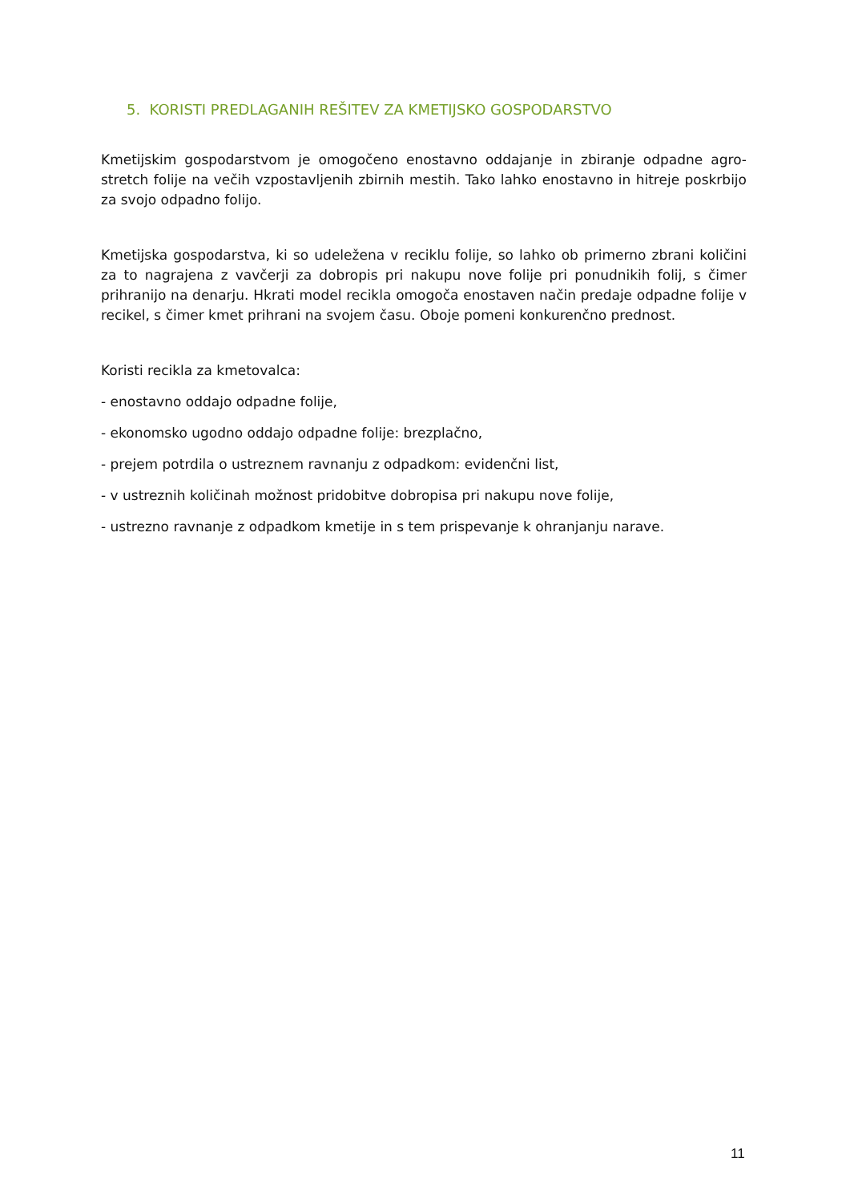5. KORISTI PREDLAGANIH REŠITEV ZA KMETIJSKO GOSPODARSTVO
Kmetijskim gospodarstvom je omogočeno enostavno oddajanje in zbiranje odpadne agro-stretch folije na večih vzpostavljenih zbirnih mestih. Tako lahko enostavno in hitreje poskrbijo za svojo odpadno folijo.
Kmetijska gospodarstva, ki so udeležena v reciklu folije, so lahko ob primerno zbrani količini za to nagrajena z vavčerji za dobropis pri nakupu nove folije pri ponudnikih folij, s čimer prihranijo na denarju. Hkrati model recikla omogoča enostaven način predaje odpadne folije v recikel, s čimer kmet prihrani na svojem času. Oboje pomeni konkurenčno prednost.
Koristi recikla za kmetovalca:
- enostavno oddajo odpadne folije,
- ekonomsko ugodno oddajo odpadne folije: brezplačno,
- prejem potrdila o ustreznem ravnanju z odpadkom: evidenčni list,
- v ustreznih količinah možnost pridobitve dobropisa pri nakupu nove folije,
- ustrezno ravnanje z odpadkom kmetije in s tem prispevanje k ohranjanju narave.
11